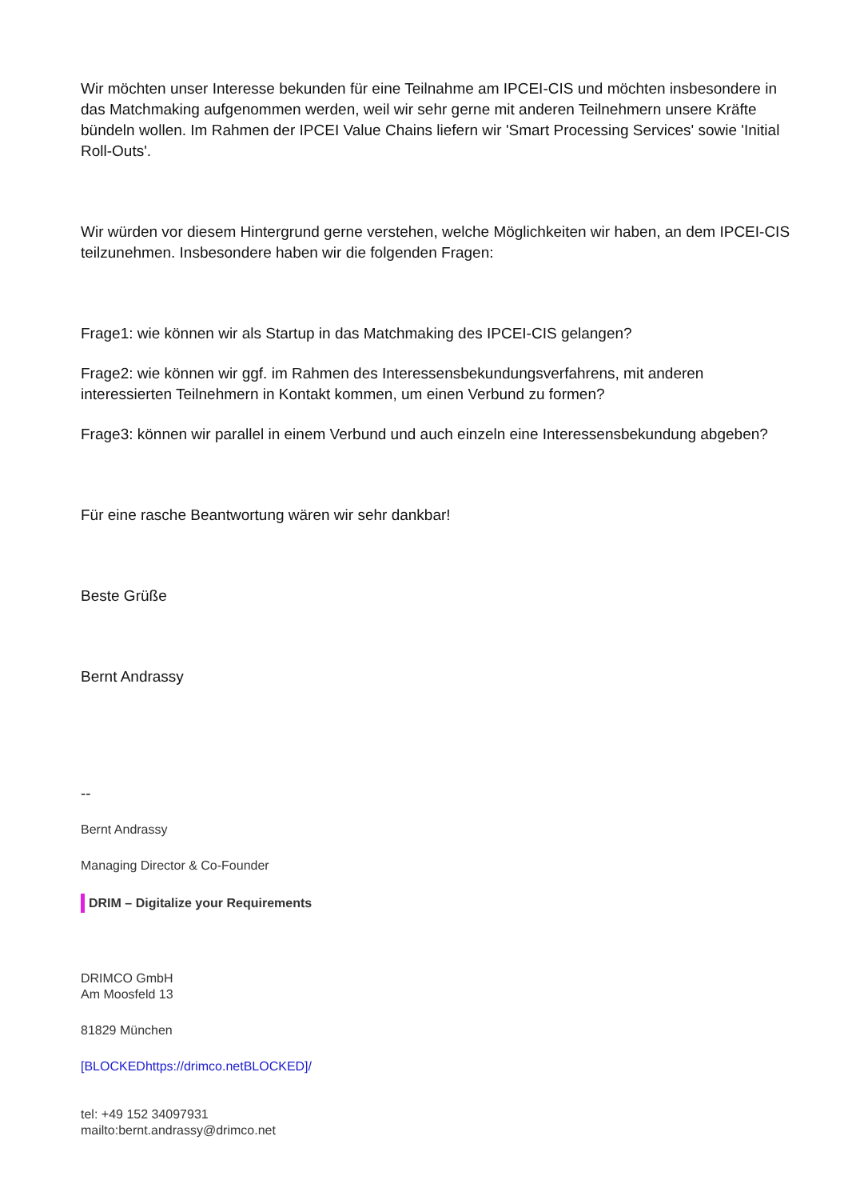Wir möchten unser Interesse bekunden für eine Teilnahme am IPCEI-CIS und möchten insbesondere in das Matchmaking aufgenommen werden, weil wir sehr gerne mit anderen Teilnehmern unsere Kräfte bündeln wollen. Im Rahmen der IPCEI Value Chains liefern wir 'Smart Processing Services' sowie 'Initial Roll-Outs'.
Wir würden vor diesem Hintergrund gerne verstehen, welche Möglichkeiten wir haben, an dem IPCEI-CIS teilzunehmen. Insbesondere haben wir die folgenden Fragen:
Frage1: wie können wir als Startup in das Matchmaking des IPCEI-CIS gelangen?
Frage2: wie können wir ggf. im Rahmen des Interessensbekundungsverfahrens, mit anderen interessierten Teilnehmern in Kontakt kommen, um einen Verbund zu formen?
Frage3: können wir parallel in einem Verbund und auch einzeln eine Interessensbekundung abgeben?
Für eine rasche Beantwortung wären wir sehr dankbar!
Beste Grüße
Bernt Andrassy
--
Bernt Andrassy
Managing Director & Co-Founder
DRIM – Digitalize your Requirements
DRIMCO GmbH
Am Moosfeld 13
81829 München
[BLOCKEDhttps://drimco.netBLOCKED]/
tel: +49 152 34097931
mailto:bernt.andrassy@drimco.net